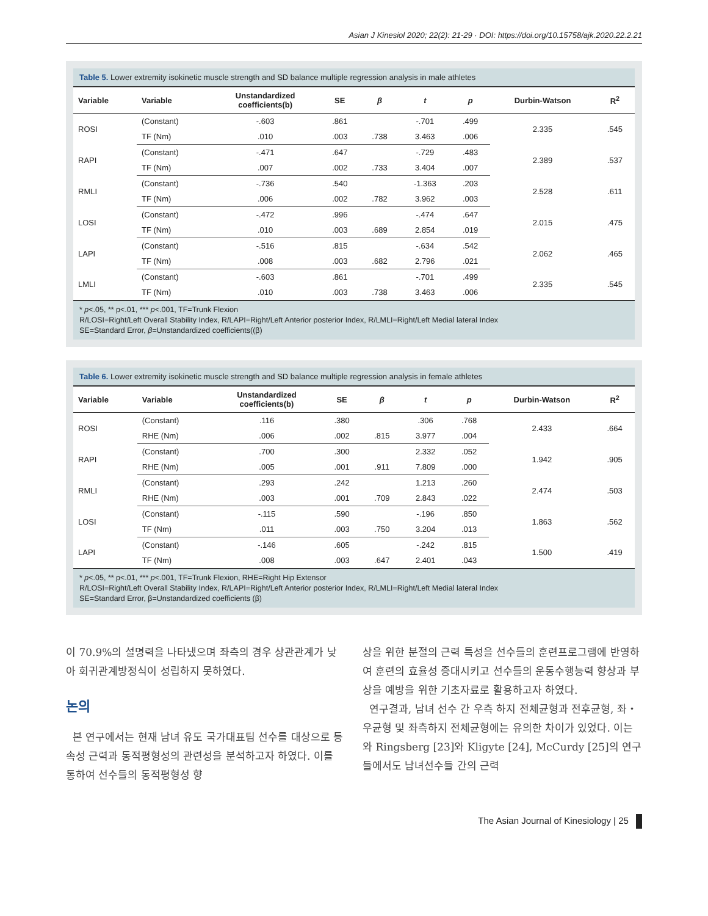Asian J Kinesiol 2020; 22(2): 21-29 · DOI: https://doi.org/10.15758/ajk.2020.22.2.21
Table 5. Lower extremity isokinetic muscle strength and SD balance multiple regression analysis in male athletes
| Variable | Variable | Unstandardized coefficients(b) | SE | β | t | p | Durbin-Watson | R<sup>2</sup> |
| --- | --- | --- | --- | --- | --- | --- | --- | --- |
| ROSI | (Constant) | -.603 | .861 | | -.701 | .499 | 2.335 | .545 |
| | TF (Nm) | .010 | .003 | .738 | 3.463 | .006 | | |
| RAPI | (Constant) | -.471 | .647 | | -.729 | .483 | 2.389 | .537 |
| | TF (Nm) | .007 | .002 | .733 | 3.404 | .007 | | |
| RMLI | (Constant) | -.736 | .540 | | -1.363 | .203 | 2.528 | .611 |
| | TF (Nm) | .006 | .002 | .782 | 3.962 | .003 | | |
| LOSI | (Constant) | -.472 | .996 | | -.474 | .647 | 2.015 | .475 |
| | TF (Nm) | .010 | .003 | .689 | 2.854 | .019 | | |
| LAPI | (Constant) | -.516 | .815 | | -.634 | .542 | 2.062 | .465 |
| | TF (Nm) | .008 | .003 | .682 | 2.796 | .021 | | |
| LMLI | (Constant) | -.603 | .861 | | -.701 | .499 | 2.335 | .545 |
| | TF (Nm) | .010 | .003 | .738 | 3.463 | .006 | | |
* p<.05, ** p<.01, *** p<.001, TF=Trunk Flexion
R/LOSI=Right/Left Overall Stability Index, R/LAPI=Right/Left Anterior posterior Index, R/LMLI=Right/Left Medial lateral Index
SE=Standard Error, β=Unstandardized coefficients((β)
Table 6. Lower extremity isokinetic muscle strength and SD balance multiple regression analysis in female athletes
| Variable | Variable | Unstandardized coefficients(b) | SE | β | t | p | Durbin-Watson | R<sup>2</sup> |
| --- | --- | --- | --- | --- | --- | --- | --- | --- |
| ROSI | (Constant) | .116 | .380 | | .306 | .768 | 2.433 | .664 |
| | RHE (Nm) | .006 | .002 | .815 | 3.977 | .004 | | |
| RAPI | (Constant) | .700 | .300 | | 2.332 | .052 | 1.942 | .905 |
| | RHE (Nm) | .005 | .001 | .911 | 7.809 | .000 | | |
| RMLI | (Constant) | .293 | .242 | | 1.213 | .260 | 2.474 | .503 |
| | RHE (Nm) | .003 | .001 | .709 | 2.843 | .022 | | |
| LOSI | (Constant) | -.115 | .590 | | -.196 | .850 | 1.863 | .562 |
| | TF (Nm) | .011 | .003 | .750 | 3.204 | .013 | | |
| LAPI | (Constant) | -.146 | .605 | | -.242 | .815 | 1.500 | .419 |
| | TF (Nm) | .008 | .003 | .647 | 2.401 | .043 | | |
* p<.05, ** p<.01, *** p<.001, TF=Trunk Flexion, RHE=Right Hip Extensor
R/LOSI=Right/Left Overall Stability Index, R/LAPI=Right/Left Anterior posterior Index, R/LMLI=Right/Left Medial lateral Index
SE=Standard Error, β=Unstandardized coefficients (β)
이 70.9%의 설명력을 나타냈으며 좌측의 경우 상관관계가 낮아 회귀관계방정식이 성립하지 못하였다.
논의
본 연구에서는 현재 남녀 유도 국가대표팀 선수를 대상으로 등속성 근력과 동적평형성의 관련성을 분석하고자 하였다. 이를 통하여 선수들의 동적평형성 향
상을 위한 분절의 근력 특성을 선수들의 훈련프로그램에 반영하여 훈련의 효율성 증대시키고 선수들의 운동수행능력 향상과 부상을 예방을 위한 기초자료로 활용하고자 하였다.
연구결과, 남녀 선수 간 우측 하지 전체균형과 전후균형, 좌・우균형 및 좌측하지 전체균형에는 유의한 차이가 있었다. 이는 와 Ringsberg [23]와 Kligyte [24], McCurdy [25]의 연구들에서도 남녀선수들 간의 근력
The Asian Journal of Kinesiology | 25